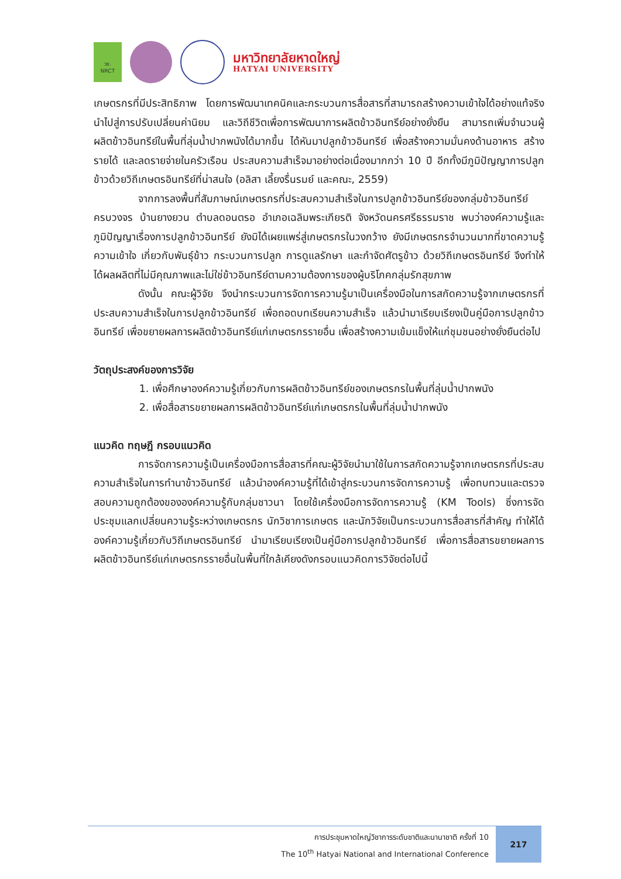วช.
NRCT
มหาวิทยาลัยหาดใหญ่
HATYAI UNIVERSITY
เกษตรกรที่มีประสิทธิภาพ โดยการพัฒนาเทคนิคและกระบวนการสื่อสารที่สามารถสร้างความเข้าใจได้อย่างแท้จริง นำไปสู่การปรับเปลี่ยนค่านิยม และวิถีชีวิตเพื่อการพัฒนาการผลิตข้าวอินทรีย์อย่างยั่งยืน สามารถเพิ่มจำนวนผู้ผลิตข้าวอินทรีย์ในพื้นที่ลุ่มน้ำปากพนังได้มากขึ้น ได้หันมาปลูกข้าวอินทรีย์ เพื่อสร้างความมั่นคงด้านอาหาร สร้างรายได้ และลดรายจ่ายในครัวเรือน ประสบความสำเร็จมาอย่างต่อเนื่องมากกว่า 10 ปี อีกทั้งมีภูมิปัญญาการปลูกข้าวด้วยวิถีเกษตรอินทรีย์ที่น่าสนใจ (อลิสา เลี้ยงรื่นรมย์ และคณะ, 2559)
จากการลงพื้นที่สัมภาษณ์เกษตรกรที่ประสบความสำเร็จในการปลูกข้าวอินทรีย์ของกลุ่มข้าวอินทรีย์ครบวงจร บ้านยางยวน ตำบลดอนตรอ อำเภอเฉลิมพระเกียรติ จังหวัดนครศรีธรรมราช พบว่าองค์ความรู้และภูมิปัญญาเรื่องการปลูกข้าวอินทรีย์ ยังมิได้เผยแพร่สู่เกษตรกรในวงกว้าง ยังมีเกษตรกรจำนวนมากที่ขาดความรู้ความเข้าใจ เกี่ยวกับพันธุ์ข้าว กระบวนการปลูก การดูแลรักษา และกำจัดศัตรูข้าว ด้วยวิถีเกษตรอินทรีย์ จึงทำให้ได้ผลผลิตที่ไม่มีคุณภาพและไม่ใช่ข้าวอินทรีย์ตามความต้องการของผู้บริโภคกลุ่มรักสุขภาพ
ดังนั้น คณะผู้วิจัย จึงนำกระบวนการจัดการความรู้มาเป็นเครื่องมือในการสกัดความรู้จากเกษตรกรที่ประสบความสำเร็จในการปลูกข้าวอินทรีย์ เพื่อถอดบทเรียนความสำเร็จ แล้วนำมาเรียบเรียงเป็นคู่มือการปลูกข้าวอินทรีย์ เพื่อขยายผลการผลิตข้าวอินทรีย์แก่เกษตรกรรายอื่น เพื่อสร้างความเข้มแข็งให้แก่ชุมชนอย่างยั่งยืนต่อไป
วัตถุประสงค์ของการวิจัย
1. เพื่อศึกษาองค์ความรู้เกี่ยวกับการผลิตข้าวอินทรีย์ของเกษตรกรในพื้นที่ลุ่มน้ำปากพนัง
2. เพื่อสื่อสารขยายผลการผลิตข้าวอินทรีย์แก่เกษตรกรในพื้นที่ลุ่มน้ำปากพนัง
แนวคิด ทฤษฎี กรอบแนวคิด
การจัดการความรู้เป็นเครื่องมือการสื่อสารที่คณะผู้วิจัยนำมาใช้ในการสกัดความรู้จากเกษตรกรที่ประสบความสำเร็จในการทำนาข้าวอินทรีย์ แล้วนำองค์ความรู้ที่ได้เข้าสู่กระบวนการจัดการความรู้ เพื่อทบทวนและตรวจสอบความถูกต้องขององค์ความรู้กับกลุ่มชาวนา โดยใช้เครื่องมือการจัดการความรู้ (KM Tools) ซึ่งการจัดประชุมแลกเปลี่ยนความรู้ระหว่างเกษตรกร นักวิชาการเกษตร และนักวิจัยเป็นกระบวนการสื่อสารที่สำคัญ ทำให้ได้องค์ความรู้เกี่ยวกับวิถีเกษตรอินทรีย์ นำมาเรียบเรียงเป็นคู่มือการปลูกข้าวอินทรีย์ เพื่อการสื่อสารขยายผลการผลิตข้าวอินทรีย์แก่เกษตรกรรายอื่นในพื้นที่ใกล้เคียงดังกรอบแนวคิดการวิจัยต่อไปนี้
การประชุมหาดใหญ่วิชาการระดับชาติและนานาชาติ ครั้งที่ 10
The 10<sup>th</sup> Hatyai National and International Conference
217